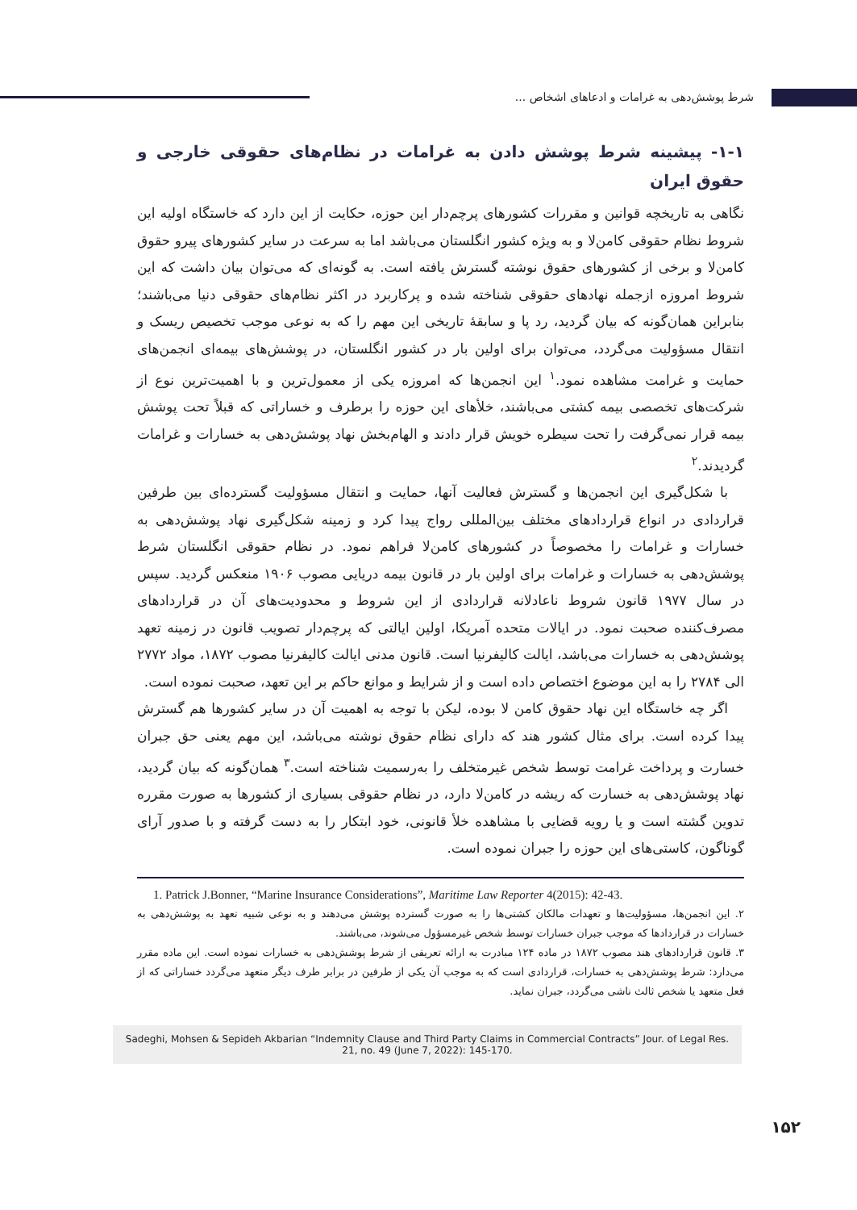شرط پوشش‌دهی به غرامات و ادعاهای اشخاص ...
۱-۱- پیشینه شرط پوشش دادن به غرامات در نظام‌های حقوقی خارجی و حقوق ایران
نگاهی به تاریخچه قوانین و مقررات کشورهای پرچم‌دار این حوزه، حکایت از این دارد که خاستگاه اولیه این شروط نظام حقوقی کامن‌لا و به ویژه کشور انگلستان می‌باشد اما به سرعت در سایر کشورهای پیرو حقوق کامن‌لا و برخی از کشورهای حقوق نوشته گسترش یافته است. به گونه‌ای که می‌توان بیان داشت که این شروط امروزه ازجمله نهادهای حقوقی شناخته شده و پرکاربرد در اکثر نظام‌های حقوقی دنیا می‌باشند؛ بنابراین همان‌گونه که بیان گردید، رد پا و سابقهٔ تاریخی این مهم را که به نوعی موجب تخصیص ریسک و انتقال مسؤولیت می‌گردد، می‌توان برای اولین بار در کشور انگلستان، در پوشش‌های بیمه‌ای انجمن‌های حمایت و غرامت مشاهده نمود.<sup>۱</sup> این انجمن‌ها که امروزه یکی از معمول‌ترین و با اهمیت‌ترین نوع از شرکت‌های تخصصی بیمه کشتی می‌باشند، خلأهای این حوزه را برطرف و خساراتی که قبلاً تحت پوشش بیمه قرار نمی‌گرفت را تحت سیطره خویش قرار دادند و الهام‌بخش نهاد پوشش‌دهی به خسارات و غرامات گردیدند.<sup>۲</sup>
با شکل‌گیری این انجمن‌ها و گسترش فعالیت آنها، حمایت و انتقال مسؤولیت گسترده‌ای بین طرفین قراردادی در انواع قراردادهای مختلف بین‌المللی رواج پیدا کرد و زمینه شکل‌گیری نهاد پوشش‌دهی به خسارات و غرامات را مخصوصاً در کشورهای کامن‌لا فراهم نمود. در نظام حقوقی انگلستان شرط پوشش‌دهی به خسارات و غرامات برای اولین بار در قانون بیمه دریایی مصوب ۱۹۰۶ منعکس گردید. سپس در سال ۱۹۷۷ قانون شروط ناعادلانه قراردادی از این شروط و محدودیت‌های آن در قراردادهای مصرف‌کننده صحبت نمود. در ایالات متحده آمریکا، اولین ایالتی که پرچم‌دار تصویب قانون در زمینه تعهد پوشش‌دهی به خسارات می‌باشد، ایالت کالیفرنیا است. قانون مدنی ایالت کالیفرنیا مصوب ۱۸۷۲، مواد ۲۷۷۲ الی ۲۷۸۴ را به این موضوع اختصاص داده است و از شرایط و موانع حاکم بر این تعهد، صحبت نموده است.
اگر چه خاستگاه این نهاد حقوق کامن لا بوده، لیکن با توجه به اهمیت آن در سایر کشورها هم گسترش پیدا کرده است. برای مثال کشور هند که دارای نظام حقوق نوشته می‌باشد، این مهم یعنی حق جبران خسارت و پرداخت غرامت توسط شخص غیرمتخلف را به‌رسمیت شناخته است.<sup>۳</sup> همان‌گونه که بیان گردید، نهاد پوشش‌دهی به خسارت که ریشه در کامن‌لا دارد، در نظام حقوقی بسیاری از کشورها به صورت مقرره تدوین گشته است و یا رویه قضایی با مشاهده خلأ قانونی، خود ابتکار را به دست گرفته و با صدور آرای گوناگون، کاستی‌های این حوزه را جبران نموده است.
1. Patrick J.Bonner, “Marine Insurance Considerations”, Maritime Law Reporter 4(2015): 42-43.
۲. این انجمن‌ها، مسؤولیت‌ها و تعهدات مالکان کشتی‌ها را به صورت گسترده پوشش می‌دهند و به نوعی شبیه تعهد به پوشش‌دهی به خسارات در قراردادها که موجب جبران خسارات توسط شخص غیرمسؤول می‌شوند، می‌باشند.
۳. قانون قراردادهای هند مصوب ۱۸۷۲ در ماده ۱۲۴ مبادرت به ارائه تعریفی از شرط پوشش‌دهی به خسارات نموده است. این ماده مقرر می‌دارد: شرط پوشش‌دهی به خسارات، قراردادی است که به موجب آن یکی از طرفین در برابر طرف دیگر متعهد می‌گردد خساراتی که از فعل متعهد یا شخص ثالث ناشی می‌گردد، جبران نماید.
Sadeghi, Mohsen & Sepideh Akbarian “Indemnity Clause and Third Party Claims in Commercial Contracts” Jour. of Legal Res. 21, no. 49 (June 7, 2022): 145-170.
۱۵۲